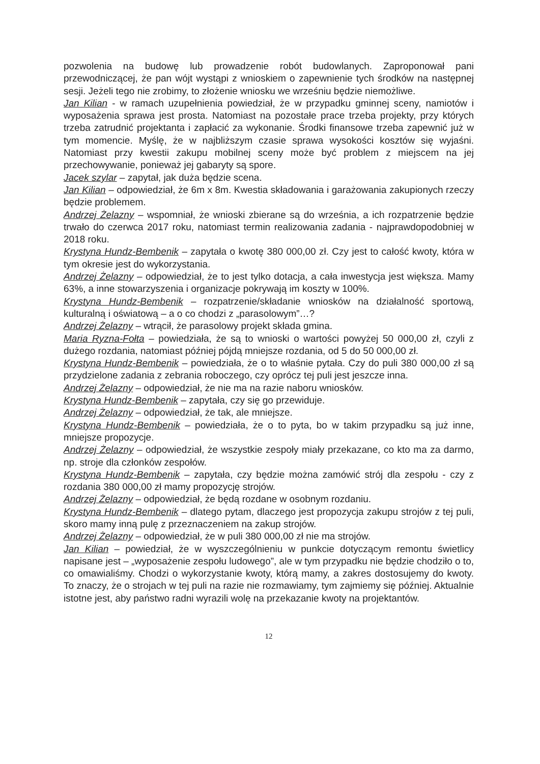pozwolenia na budowę lub prowadzenie robót budowlanych. Zaproponował pani przewodniczącej, że pan wójt wystąpi z wnioskiem o zapewnienie tych środków na następnej sesji. Jeżeli tego nie zrobimy, to złożenie wniosku we wrześniu będzie niemożliwe.
Jan Kilian - w ramach uzupełnienia powiedział, że w przypadku gminnej sceny, namiotów i wyposażenia sprawa jest prosta. Natomiast na pozostałe prace trzeba projekty, przy których trzeba zatrudnić projektanta i zapłacić za wykonanie. Środki finansowe trzeba zapewnić już w tym momencie. Myślę, że w najbliższym czasie sprawa wysokości kosztów się wyjaśni. Natomiast przy kwestii zakupu mobilnej sceny może być problem z miejscem na jej przechowywanie, ponieważ jej gabaryty są spore.
Jacek szylar – zapytał, jak duża będzie scena.
Jan Kilian – odpowiedział, że 6m x 8m. Kwestia składowania i garażowania zakupionych rzeczy będzie problemem.
Andrzej Żelazny – wspomniał, że wnioski zbierane są do września, a ich rozpatrzenie będzie trwało do czerwca 2017 roku, natomiast termin realizowania zadania - najprawdopodobniej w 2018 roku.
Krystyna Hundz-Bembenik – zapytała o kwotę 380 000,00 zł. Czy jest to całość kwoty, która w tym okresie jest do wykorzystania.
Andrzej Żelazny – odpowiedział, że to jest tylko dotacja, a cała inwestycja jest większa. Mamy 63%, a inne stowarzyszenia i organizacje pokrywają im koszty w 100%.
Krystyna Hundz-Bembenik – rozpatrzenie/składanie wniosków na działalność sportową, kulturalną i oświatową – a o co chodzi z „parasolowym”…?
Andrzej Żelazny – wtrącił, że parasolowy projekt składa gmina.
Maria Ryzna-Fołta – powiedziała, że są to wnioski o wartości powyżej 50 000,00 zł, czyli z dużego rozdania, natomiast później pójdą mniejsze rozdania, od 5 do 50 000,00 zł.
Krystyna Hundz-Bembenik – powiedziała, że o to właśnie pytała. Czy do puli 380 000,00 zł są przydzielone zadania z zebrania roboczego, czy oprócz tej puli jest jeszcze inna.
Andrzej Żelazny – odpowiedział, że nie ma na razie naboru wniosków.
Krystyna Hundz-Bembenik – zapytała, czy się go przewiduje.
Andrzej Żelazny – odpowiedział, że tak, ale mniejsze.
Krystyna Hundz-Bembenik – powiedziała, że o to pyta, bo w takim przypadku są już inne, mniejsze propozycje.
Andrzej Żelazny – odpowiedział, że wszystkie zespoły miały przekazane, co kto ma za darmo, np. stroje dla członków zespołów.
Krystyna Hundz-Bembenik – zapytała, czy będzie można zamówić strój dla zespołu - czy z rozdania 380 000,00 zł mamy propozycję strojów.
Andrzej Żelazny – odpowiedział, że będą rozdane w osobnym rozdaniu.
Krystyna Hundz-Bembenik – dlatego pytam, dlaczego jest propozycja zakupu strojów z tej puli, skoro mamy inną pulę z przeznaczeniem na zakup strojów.
Andrzej Żelazny – odpowiedział, że w puli 380 000,00 zł nie ma strojów.
Jan Kilian – powiedział, że w wyszczególnieniu w punkcie dotyczącym remontu świetlicy napisane jest – „wyposażenie zespołu ludowego”, ale w tym przypadku nie będzie chodziło o to, co omawialiśmy. Chodzi o wykorzystanie kwoty, którą mamy, a zakres dostosujemy do kwoty. To znaczy, że o strojach w tej puli na razie nie rozmawiamy, tym zajmiemy się później. Aktualnie istotne jest, aby państwo radni wyrazili wolę na przekazanie kwoty na projektantów.
12